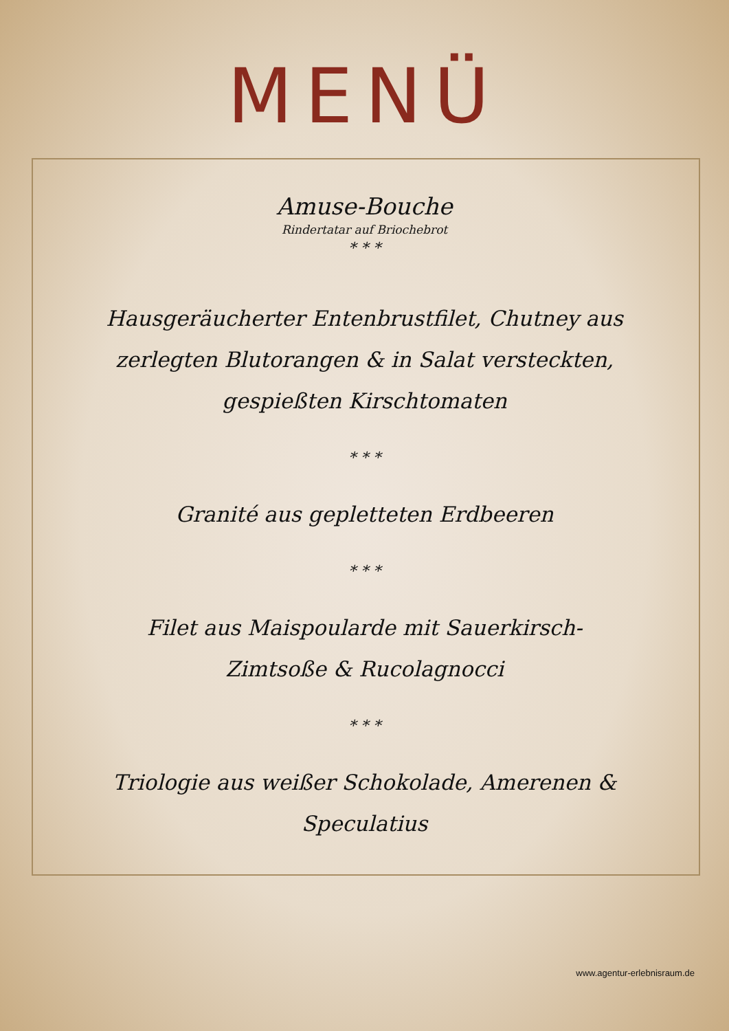MENÜ
Amuse-Bouche
Rindertatar auf Briochebrot
* * *
Hausgeräucherter Entenbrustfilet, Chutney aus zerlegten Blutorangen & in Salat versteckten, gespießten Kirschtomaten
* * *
Granité aus gepletteten Erdbeeren
* * *
Filet aus Maispoularde mit Sauerkirsch-Zimtsoße & Rucolagnocci
* * *
Triologie aus weißer Schokolade, Amerenen & Speculatius
www.agentur-erlebnisraum.de